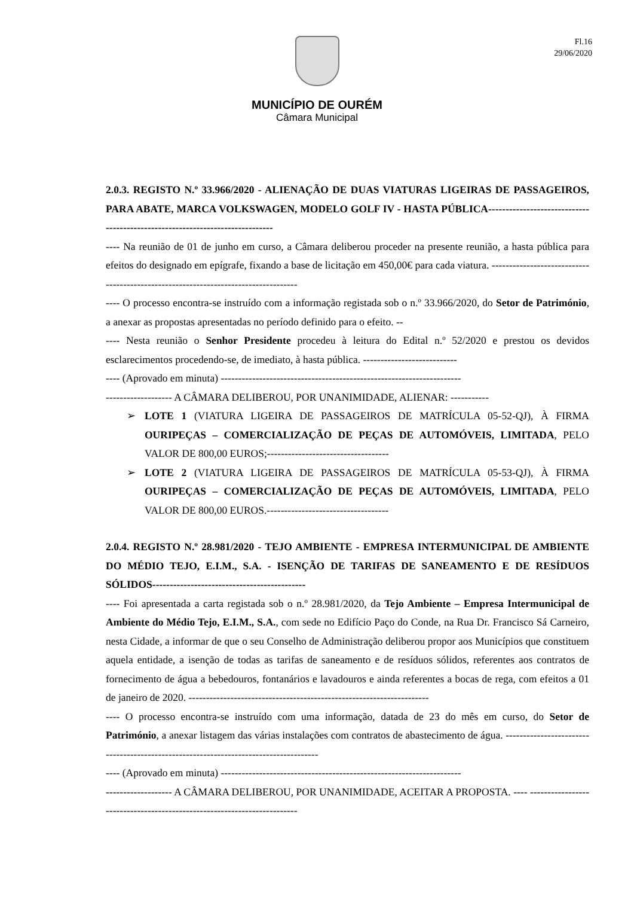Fl.16
29/06/2020
MUNICÍPIO DE OURÉM
Câmara Municipal
2.0.3. REGISTO N.º 33.966/2020 - ALIENAÇÃO DE DUAS VIATURAS LIGEIRAS DE PASSAGEIROS, PARA ABATE, MARCA VOLKSWAGEN, MODELO GOLF IV - HASTA PÚBLICA-----------------------------------------------------------------------------
---- Na reunião de 01 de junho em curso, a Câmara deliberou proceder na presente reunião, a hasta pública para efeitos do designado em epígrafe, fixando a base de licitação em 450,00€ para cada viatura. -----------------------------------------------------------------------------------
---- O processo encontra-se instruído com a informação registada sob o n.º 33.966/2020, do Setor de Património, a anexar as propostas apresentadas no período definido para o efeito. --
---- Nesta reunião o Senhor Presidente procedeu à leitura do Edital n.º 52/2020 e prestou os devidos esclarecimentos procedendo-se, de imediato, à hasta pública. ---------------------------
---- (Aprovado em minuta) ---------------------------------------------------------------------
------------------- A CÂMARA DELIBEROU, POR UNANIMIDADE, ALIENAR: -----------
➢ LOTE 1 (VIATURA LIGEIRA DE PASSAGEIROS DE MATRÍCULA 05-52-QJ), À FIRMA OURIPEÇAS – COMERCIALIZAÇÃO DE PEÇAS DE AUTOMÓVEIS, LIMITADA, PELO VALOR DE 800,00 EUROS;-----------------------------------
➢ LOTE 2 (VIATURA LIGEIRA DE PASSAGEIROS DE MATRÍCULA 05-53-QJ), À FIRMA OURIPEÇAS – COMERCIALIZAÇÃO DE PEÇAS DE AUTOMÓVEIS, LIMITADA, PELO VALOR DE 800,00 EUROS.-----------------------------------
2.0.4. REGISTO N.º 28.981/2020 - TEJO AMBIENTE - EMPRESA INTERMUNICIPAL DE AMBIENTE DO MÉDIO TEJO, E.I.M., S.A. - ISENÇÃO DE TARIFAS DE SANEAMENTO E DE RESÍDUOS SÓLIDOS--------------------------------------------
---- Foi apresentada a carta registada sob o n.º 28.981/2020, da Tejo Ambiente – Empresa Intermunicipal de Ambiente do Médio Tejo, E.I.M., S.A., com sede no Edifício Paço do Conde, na Rua Dr. Francisco Sá Carneiro, nesta Cidade, a informar de que o seu Conselho de Administração deliberou propor aos Municípios que constituem aquela entidade, a isenção de todas as tarifas de saneamento e de resíduos sólidos, referentes aos contratos de fornecimento de água a bebedouros, fontanários e lavadouros e ainda referentes a bocas de rega, com efeitos a 01 de janeiro de 2020. ---------------------------------------------------------------------
---- O processo encontra-se instruído com uma informação, datada de 23 do mês em curso, do Setor de Património, a anexar listagem das várias instalações com contratos de abastecimento de água. -------------------------------------------------------------------------------------
---- (Aprovado em minuta) ---------------------------------------------------------------------
------------------- A CÂMARA DELIBEROU, POR UNANIMIDADE, ACEITAR A PROPOSTA. ---- ------------------------------------------------------------------------